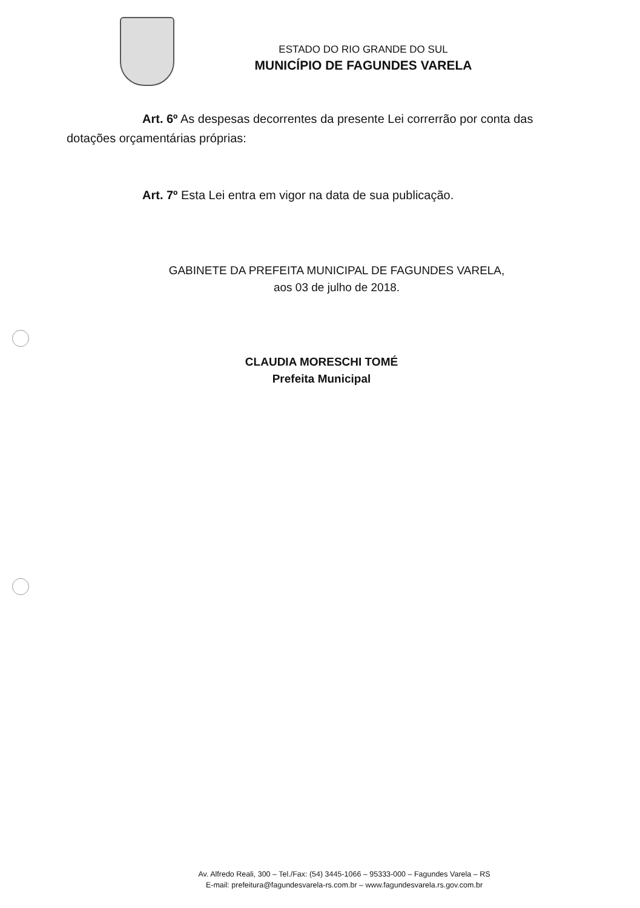ESTADO DO RIO GRANDE DO SUL
MUNICÍPIO DE FAGUNDES VARELA
Art. 6º As despesas decorrentes da presente Lei correrrão por conta das dotações orçamentárias próprias:
Art. 7º Esta Lei entra em vigor na data de sua publicação.
GABINETE DA PREFEITA MUNICIPAL DE FAGUNDES VARELA,
aos 03 de julho de 2018.
CLAUDIA MORESCHI TOMÉ
Prefeita Municipal
Av. Alfredo Reali, 300 – Tel./Fax: (54) 3445-1066 – 95333-000 – Fagundes Varela – RS
E-mail: prefeitura@fagundesvarela-rs.com.br – www.fagundesvarela.rs.gov.com.br